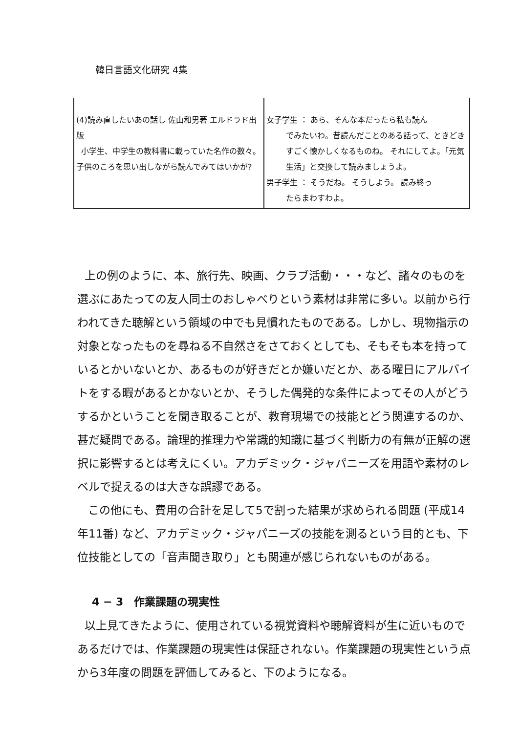韓日言語文化研究 4集
| (4)読み直したいあの話し 佐山和男著 エルドラド出版 小学生、中学生の教科書に載っていた名作の数々。子供のころを思い出しながら読んでみてはいかが? | 女子学生 ： あら、そんな本だったら私も読ん でみたいわ。昔読んだことのある話って、ときどきすごく懐かしくなるものね。 それにしてよ。「元気生活」と交換して読みましょうよ。 男子学生 ： そうだね。 そうしよう。 読み終っ たらまわすわよ。 |
上の例のように、本、旅行先、映画、クラブ活動・・・など、諸々のものを選ぶにあたっての友人同士のおしゃべりという素材は非常に多い。以前から行われてきた聴解という領域の中でも見慣れたものである。しかし、現物指示の対象となったものを尋ねる不自然さをさておくとしても、そもそも本を持っているとかいないとか、あるものが好きだとか嫌いだとか、ある曜日にアルバイトをする暇があるとかないとか、そうした偶発的な条件によってその人がどうするかということを聞き取ることが、教育現場での技能とどう関連するのか、甚だ疑問である。論理的推理力や常識的知識に基づく判断力の有無が正解の選択に影響するとは考えにくい。アカデミック・ジャパニーズを用語や素材のレベルで捉えるのは大きな誤謬である。
この他にも、費用の合計を足して5で割った結果が求められる問題 (平成14年11番) など、アカデミック・ジャパニーズの技能を測るという目的とも、下位技能としての「音声聞き取り」とも関連が感じられないものがある。
4 − 3　作業課題の現実性
以上見てきたように、使用されている視覚資料や聴解資料が生に近いものであるだけでは、作業課題の現実性は保証されない。作業課題の現実性という点から3年度の問題を評価してみると、下のようになる。